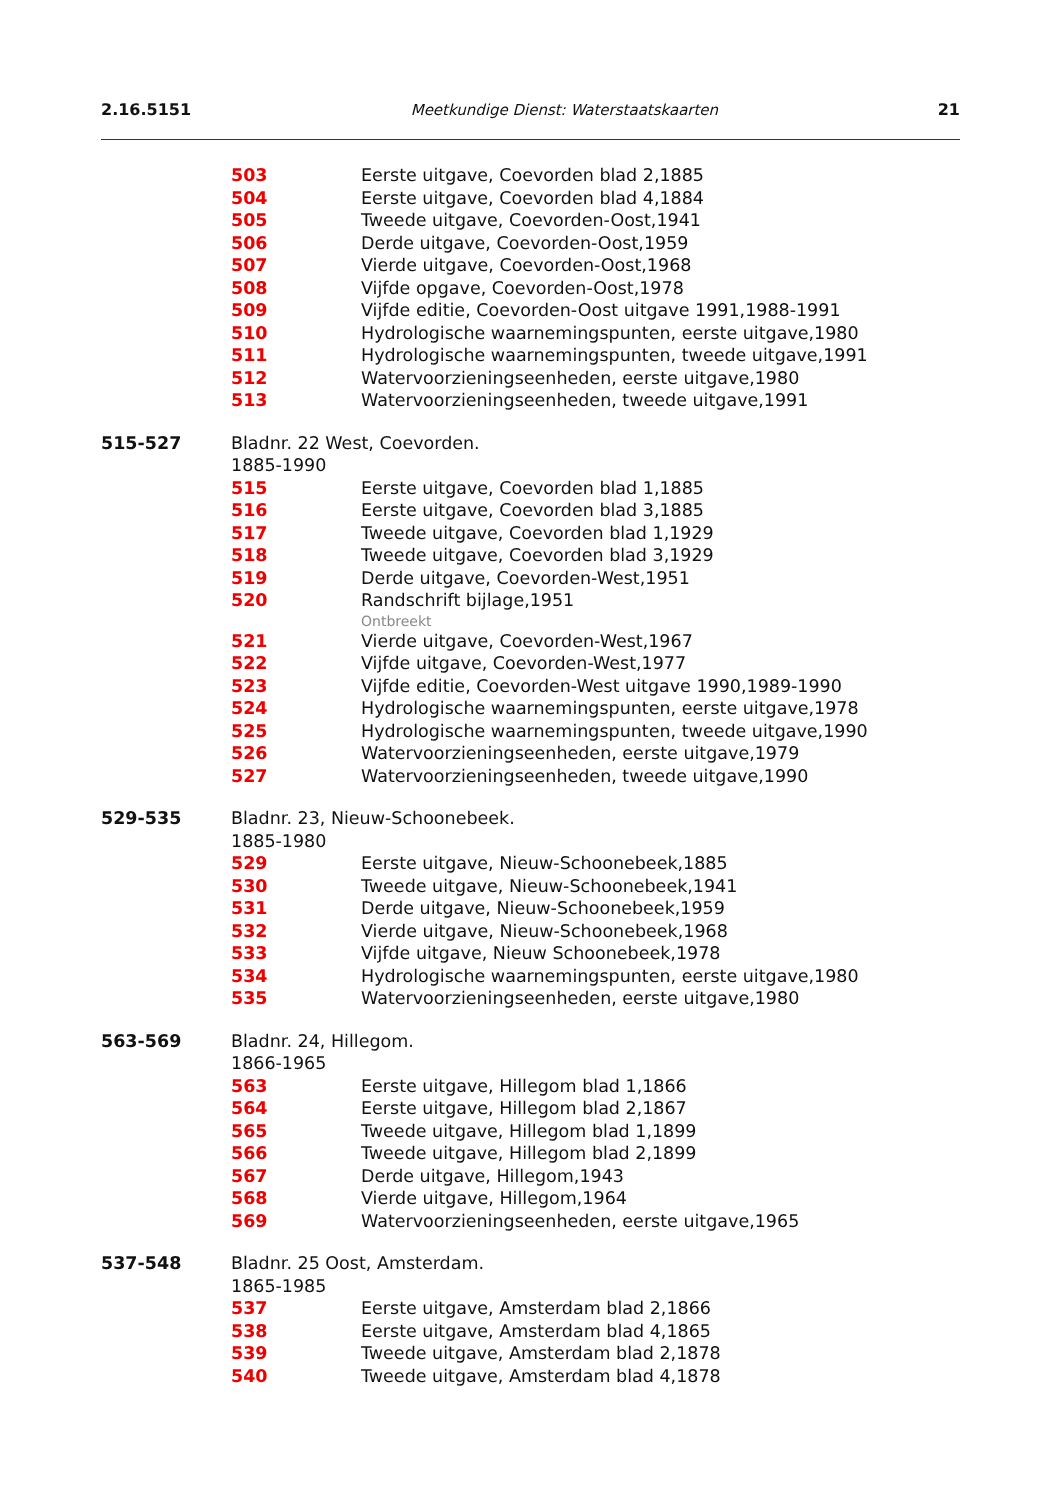2.16.5151 Meetkundige Dienst: Waterstaatskaarten 21
503 Eerste uitgave, Coevorden blad 2,1885
504 Eerste uitgave, Coevorden blad 4,1884
505 Tweede uitgave, Coevorden-Oost,1941
506 Derde uitgave, Coevorden-Oost,1959
507 Vierde uitgave, Coevorden-Oost,1968
508 Vijfde opgave, Coevorden-Oost,1978
509 Vijfde editie, Coevorden-Oost uitgave 1991,1988-1991
510 Hydrologische waarnemingspunten, eerste uitgave,1980
511 Hydrologische waarnemingspunten, tweede uitgave,1991
512 Watervoorzieningseenheden, eerste uitgave,1980
513 Watervoorzieningseenheden, tweede uitgave,1991
515-527 Bladnr. 22 West, Coevorden.
1885-1990
515 Eerste uitgave, Coevorden blad 1,1885
516 Eerste uitgave, Coevorden blad 3,1885
517 Tweede uitgave, Coevorden blad 1,1929
518 Tweede uitgave, Coevorden blad 3,1929
519 Derde uitgave, Coevorden-West,1951
520 Randschrift bijlage,1951
Ontbreekt
521 Vierde uitgave, Coevorden-West,1967
522 Vijfde uitgave, Coevorden-West,1977
523 Vijfde editie, Coevorden-West uitgave 1990,1989-1990
524 Hydrologische waarnemingspunten, eerste uitgave,1978
525 Hydrologische waarnemingspunten, tweede uitgave,1990
526 Watervoorzieningseenheden, eerste uitgave,1979
527 Watervoorzieningseenheden, tweede uitgave,1990
529-535 Bladnr. 23, Nieuw-Schoonebeek.
1885-1980
529 Eerste uitgave, Nieuw-Schoonebeek,1885
530 Tweede uitgave, Nieuw-Schoonebeek,1941
531 Derde uitgave, Nieuw-Schoonebeek,1959
532 Vierde uitgave, Nieuw-Schoonebeek,1968
533 Vijfde uitgave, Nieuw Schoonebeek,1978
534 Hydrologische waarnemingspunten, eerste uitgave,1980
535 Watervoorzieningseenheden, eerste uitgave,1980
563-569 Bladnr. 24, Hillegom.
1866-1965
563 Eerste uitgave, Hillegom blad 1,1866
564 Eerste uitgave, Hillegom blad 2,1867
565 Tweede uitgave, Hillegom blad 1,1899
566 Tweede uitgave, Hillegom blad 2,1899
567 Derde uitgave, Hillegom,1943
568 Vierde uitgave, Hillegom,1964
569 Watervoorzieningseenheden, eerste uitgave,1965
537-548 Bladnr. 25 Oost, Amsterdam.
1865-1985
537 Eerste uitgave, Amsterdam blad 2,1866
538 Eerste uitgave, Amsterdam blad 4,1865
539 Tweede uitgave, Amsterdam blad 2,1878
540 Tweede uitgave, Amsterdam blad 4,1878